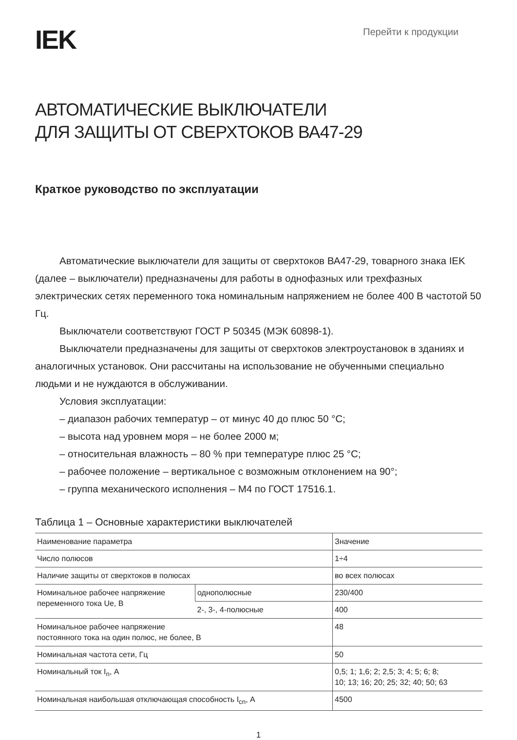IEK
Перейти к продукции
АВТОМАТИЧЕСКИЕ ВЫКЛЮЧАТЕЛИ
ДЛЯ ЗАЩИТЫ ОТ СВЕРХТОКОВ ВА47-29
Краткое руководство по эксплуатации
Автоматические выключатели для защиты от сверхтоков ВА47-29, товарного знака IEK (далее – выключатели) предназначены для работы в однофазных или трехфазных электрических сетях переменного тока номинальным напряжением не более 400 В частотой 50 Гц.
Выключатели соответствуют ГОСТ Р 50345 (МЭК 60898-1).
Выключатели предназначены для защиты от сверхтоков электроустановок в зданиях и аналогичных установок. Они рассчитаны на использование не обученными специально людьми и не нуждаются в обслуживании.
Условия эксплуатации:
– диапазон рабочих температур – от минус 40 до плюс 50 °С;
– высота над уровнем моря – не более 2000 м;
– относительная влажность – 80 % при температуре плюс 25 °С;
– рабочее положение – вертикальное с возможным отклонением на 90°;
– группа механического исполнения – М4 по ГОСТ 17516.1.
Таблица 1 – Основные характеристики выключателей
| Наименование параметра | | Значение |
| Число полюсов | | 1÷4 |
| Наличие защиты от сверхтоков в полюсах | | во всех полюсах |
| Номинальное рабочее напряжение переменного тока Ue, В | однополюсные | 230/400 |
| | 2-, 3-, 4-полюсные | 400 |
| Номинальное рабочее напряжение постоянного тока на один полюс, не более, В | | 48 |
| Номинальная частота сети, Гц | | 50 |
| Номинальный ток I<sub>n</sub>, А | | 0,5; 1; 1,6; 2; 2,5; 3; 4; 5; 6; 8; 10; 13; 16; 20; 25; 32; 40; 50; 63 |
| Номинальная наибольшая отключающая способность I<sub>cn</sub>, А | | 4500 |
1